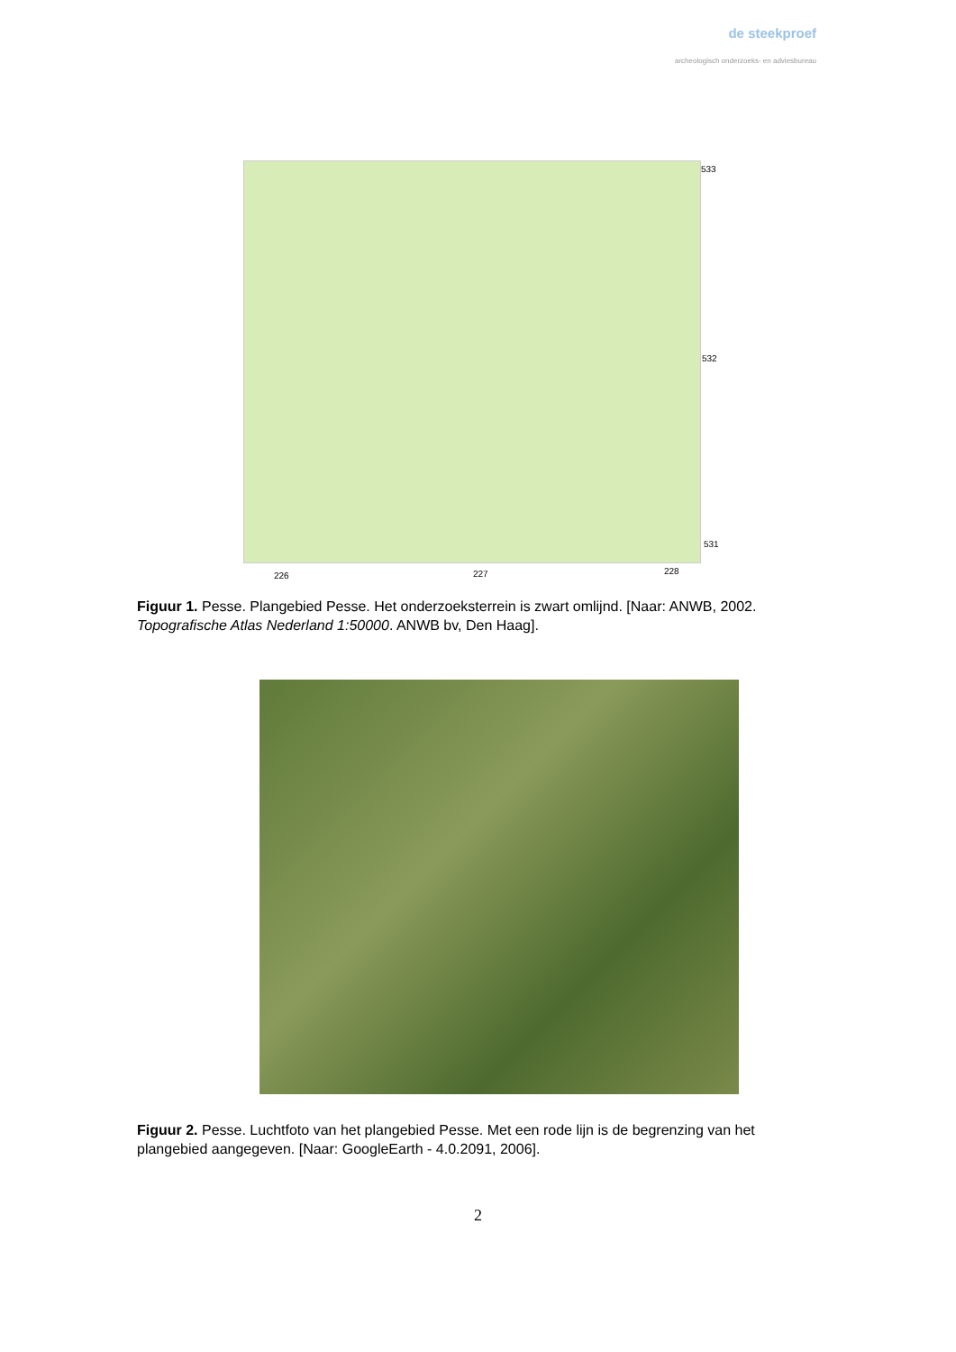de steekproef
archeologisch onderzoeks- en adviesbureau
533
532
531
226 227 228
Figuur 1. Pesse. Plangebied Pesse. Het onderzoeksterrein is zwart omlijnd. [Naar: ANWB, 2002. Topografische Atlas Nederland 1:50000. ANWB bv, Den Haag].
Figuur 2. Pesse. Luchtfoto van het plangebied Pesse. Met een rode lijn is de begrenzing van het plangebied aangegeven. [Naar: GoogleEarth - 4.0.2091, 2006].
2